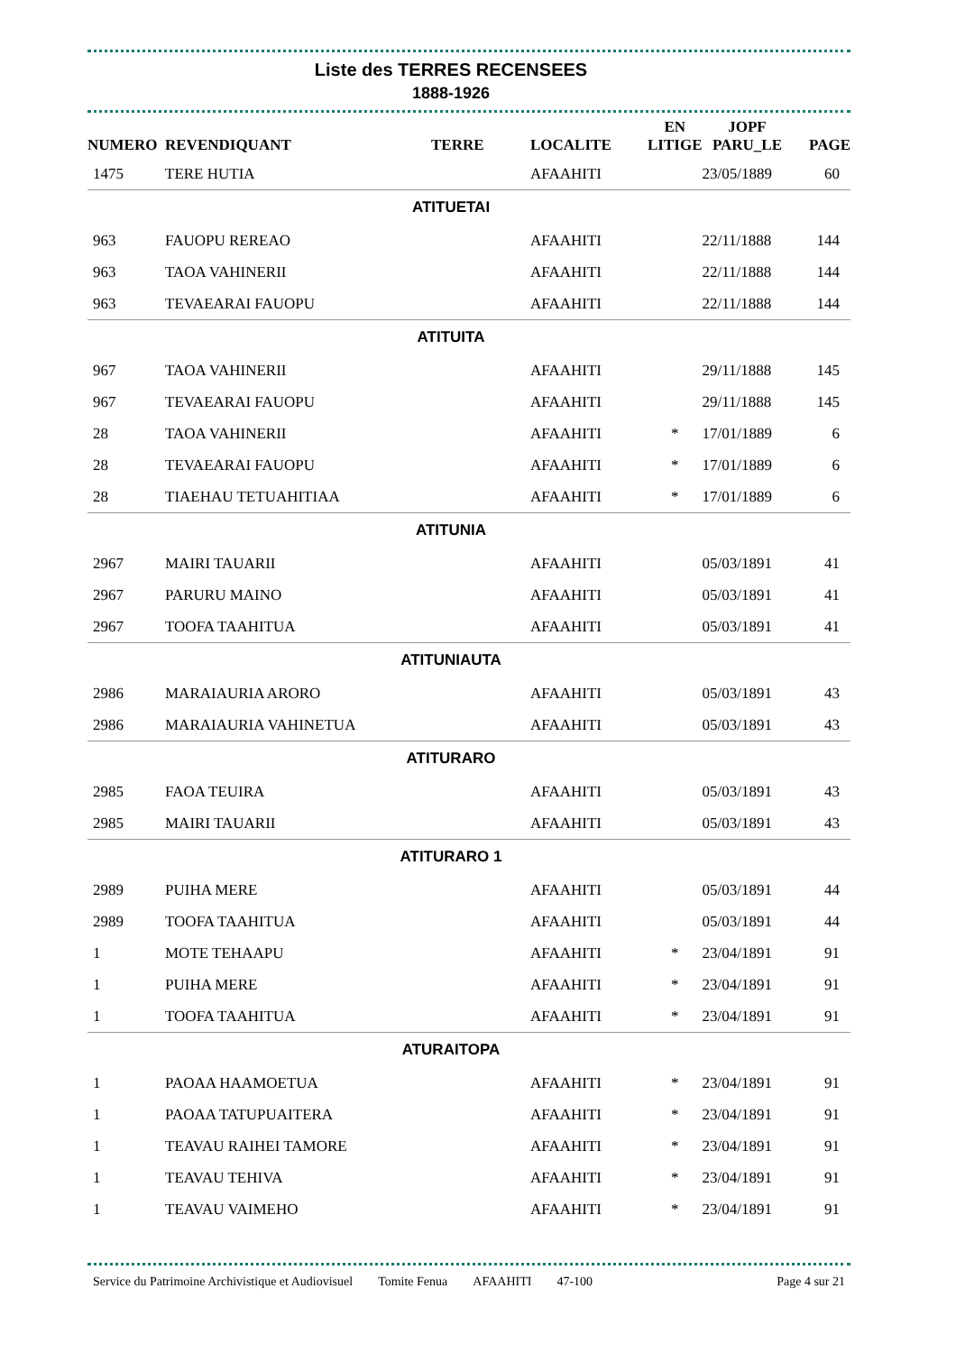Liste des TERRES RECENSEES
1888-1926
| NUMERO | REVENDIQUANT | TERRE | LOCALITE | EN LITIGE | JOPF PARU_LE | PAGE |
| --- | --- | --- | --- | --- | --- | --- |
| 1475 | TERE HUTIA | | AFAAHITI | | 23/05/1889 | 60 |
| ATITUETAI | | | | | | |
| 963 | FAUOPU REREAO | | AFAAHITI | | 22/11/1888 | 144 |
| 963 | TAOA VAHINERII | | AFAAHITI | | 22/11/1888 | 144 |
| 963 | TEVAEARAI FAUOPU | | AFAAHITI | | 22/11/1888 | 144 |
| ATITUITA | | | | | | |
| 967 | TAOA VAHINERII | | AFAAHITI | | 29/11/1888 | 145 |
| 967 | TEVAEARAI FAUOPU | | AFAAHITI | | 29/11/1888 | 145 |
| 28 | TAOA VAHINERII | | AFAAHITI | * | 17/01/1889 | 6 |
| 28 | TEVAEARAI FAUOPU | | AFAAHITI | * | 17/01/1889 | 6 |
| 28 | TIAEHAU TETUAHITIAA | | AFAAHITI | * | 17/01/1889 | 6 |
| ATITUNIA | | | | | | |
| 2967 | MAIRI TAUARII | | AFAAHITI | | 05/03/1891 | 41 |
| 2967 | PARURU MAINO | | AFAAHITI | | 05/03/1891 | 41 |
| 2967 | TOOFA TAAHITUA | | AFAAHITI | | 05/03/1891 | 41 |
| ATITUNIAUTA | | | | | | |
| 2986 | MARAIAURIA ARORO | | AFAAHITI | | 05/03/1891 | 43 |
| 2986 | MARAIAURIA VAHINETUA | | AFAAHITI | | 05/03/1891 | 43 |
| ATITURARO | | | | | | |
| 2985 | FAOA TEUIRA | | AFAAHITI | | 05/03/1891 | 43 |
| 2985 | MAIRI TAUARII | | AFAAHITI | | 05/03/1891 | 43 |
| ATITURARO 1 | | | | | | |
| 2989 | PUIHA MERE | | AFAAHITI | | 05/03/1891 | 44 |
| 2989 | TOOFA TAAHITUA | | AFAAHITI | | 05/03/1891 | 44 |
| 1 | MOTE TEHAAPU | | AFAAHITI | * | 23/04/1891 | 91 |
| 1 | PUIHA MERE | | AFAAHITI | * | 23/04/1891 | 91 |
| 1 | TOOFA TAAHITUA | | AFAAHITI | * | 23/04/1891 | 91 |
| ATURAITOPA | | | | | | |
| 1 | PAOAA HAAMOETUA | | AFAAHITI | * | 23/04/1891 | 91 |
| 1 | PAOAA TATUPUAITERA | | AFAAHITI | * | 23/04/1891 | 91 |
| 1 | TEAVAU RAIHEI TAMORE | | AFAAHITI | * | 23/04/1891 | 91 |
| 1 | TEAVAU TEHIVA | | AFAAHITI | * | 23/04/1891 | 91 |
| 1 | TEAVAU VAIMEHO | | AFAAHITI | * | 23/04/1891 | 91 |
Service du Patrimoine Archivistique et Audiovisuel Tomite Fenua AFAAHITI 47-100 Page 4 sur 21